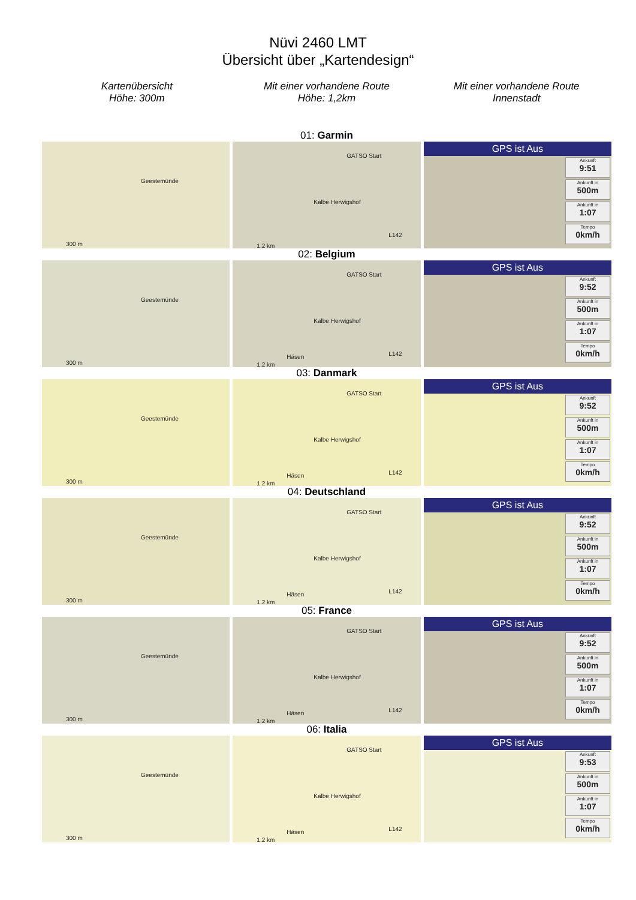Nüvi 2460 LMT
Übersicht über „Kartendesign“
Kartenübersicht
Höhe: 300m
Mit einer vorhandene Route
Höhe: 1,2km
Mit einer vorhandene Route
Innenstadt
01: Garmin
Geestemünde
300 m
GATSO Start
Kalbe Herwigshof
L142
1.2 km
GPS ist Aus
Ankunft
9:51
Ankunft in
500m
Ankunft in
1:07
Tempo
0km/h
02: Belgium
Geestemünde
300 m
GATSO Start
Kalbe Herwigshof
Häsen L142
1.2 km
GPS ist Aus
Ankunft
9:52
Ankunft in
500m
Ankunft in
1:07
Tempo
0km/h
03: Danmark
Geestemünde
300 m
GATSO Start
Kalbe Herwigshof
Häsen L142
1.2 km
GPS ist Aus
Ankunft
9:52
Ankunft in
500m
Ankunft in
1:07
Tempo
0km/h
04: Deutschland
Geestemünde
300 m
GATSO Start
Kalbe Herwigshof
Häsen L142
1.2 km
GPS ist Aus
Ankunft
9:52
Ankunft in
500m
Ankunft in
1:07
Tempo
0km/h
05: France
Geestemünde
300 m
GATSO Start
Kalbe Herwigshof
Häsen L142
1.2 km
GPS ist Aus
Ankunft
9:52
Ankunft in
500m
Ankunft in
1:07
Tempo
0km/h
06: Italia
Geestemünde
300 m
GATSO Start
Kalbe Herwigshof
Häsen L142
1.2 km
GPS ist Aus
Ankunft
9:53
Ankunft in
500m
Ankunft in
1:07
Tempo
0km/h